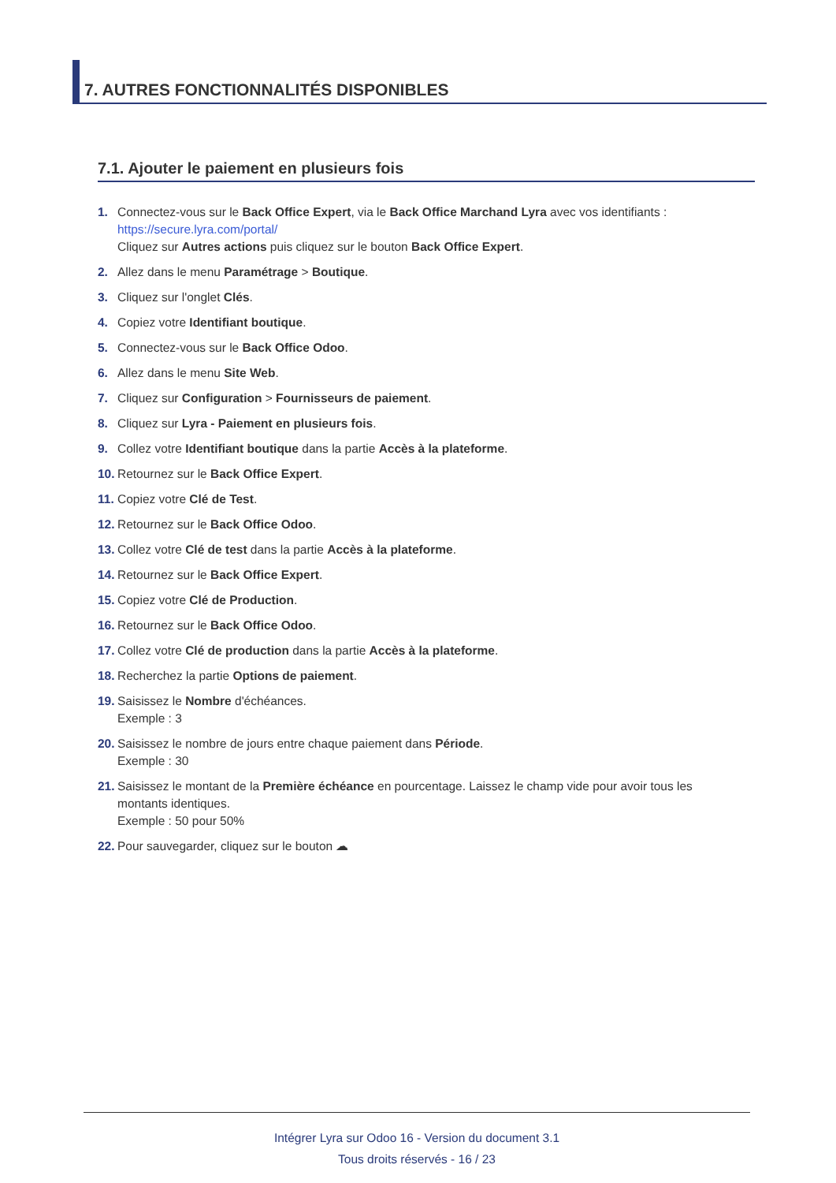7. AUTRES FONCTIONNALITÉS DISPONIBLES
7.1. Ajouter le paiement en plusieurs fois
1. Connectez-vous sur le Back Office Expert, via le Back Office Marchand Lyra avec vos identifiants :
https://secure.lyra.com/portal/
Cliquez sur Autres actions puis cliquez sur le bouton Back Office Expert.
2. Allez dans le menu Paramétrage > Boutique.
3. Cliquez sur l'onglet Clés.
4. Copiez votre Identifiant boutique.
5. Connectez-vous sur le Back Office Odoo.
6. Allez dans le menu Site Web.
7. Cliquez sur Configuration > Fournisseurs de paiement.
8. Cliquez sur Lyra - Paiement en plusieurs fois.
9. Collez votre Identifiant boutique dans la partie Accès à la plateforme.
10. Retournez sur le Back Office Expert.
11. Copiez votre Clé de Test.
12. Retournez sur le Back Office Odoo.
13. Collez votre Clé de test dans la partie Accès à la plateforme.
14. Retournez sur le Back Office Expert.
15. Copiez votre Clé de Production.
16. Retournez sur le Back Office Odoo.
17. Collez votre Clé de production dans la partie Accès à la plateforme.
18. Recherchez la partie Options de paiement.
19. Saisissez le Nombre d'échéances.
Exemple : 3
20. Saisissez le nombre de jours entre chaque paiement dans Période.
Exemple : 30
21. Saisissez le montant de la Première échéance en pourcentage. Laissez le champ vide pour avoir tous les montants identiques.
Exemple : 50 pour 50%
22. Pour sauvegarder, cliquez sur le bouton ☁
Intégrer Lyra sur Odoo 16 - Version du document 3.1
Tous droits réservés - 16 / 23